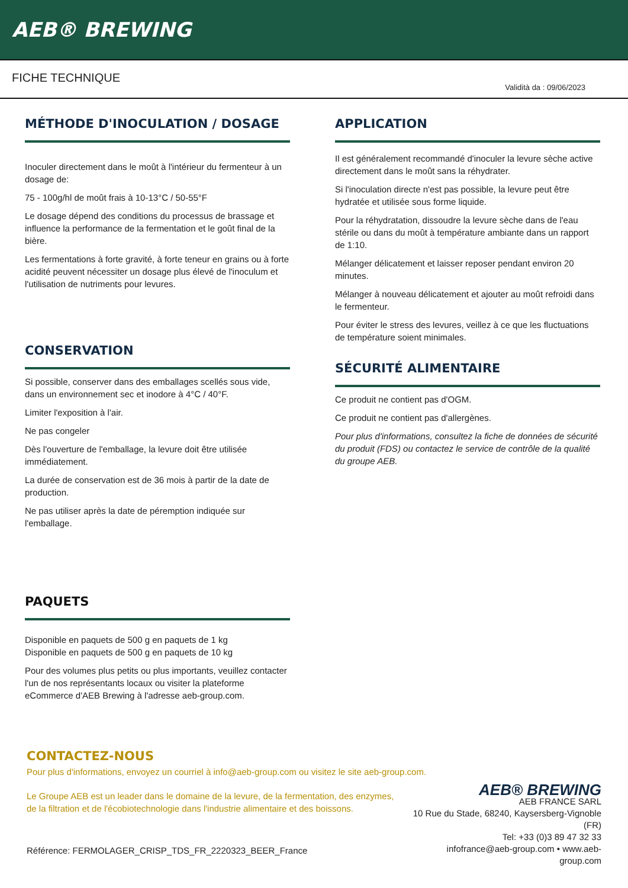AEB® BREWING
FICHE TECHNIQUE
Validità da : 09/06/2023
MÉTHODE D'INOCULATION / DOSAGE
Inoculer directement dans le moût à l'intérieur du fermenteur à un dosage de:
75 - 100g/hl de moût frais à 10-13°C / 50-55°F
Le dosage dépend des conditions du processus de brassage et influence la performance de la fermentation et le goût final de la bière.
Les fermentations à forte gravité, à forte teneur en grains ou à forte acidité peuvent nécessiter un dosage plus élevé de l'inoculum et l'utilisation de nutriments pour levures.
CONSERVATION
Si possible, conserver dans des emballages scellés sous vide, dans un environnement sec et inodore à 4°C / 40°F.
Limiter l'exposition à l'air.
Ne pas congeler
Dès l'ouverture de l'emballage, la levure doit être utilisée immédiatement.
La durée de conservation est de 36 mois à partir de la date de production.
Ne pas utiliser après la date de péremption indiquée sur l'emballage.
PAQUETS
Disponible en paquets de 500 g en paquets de 1 kg
Disponible en paquets de 500 g en paquets de 10 kg
Pour des volumes plus petits ou plus importants, veuillez contacter l'un de nos représentants locaux ou visiter la plateforme eCommerce d'AEB Brewing à l'adresse aeb-group.com.
APPLICATION
Il est généralement recommandé d'inoculer la levure sèche active directement dans le moût sans la réhydrater.
Si l'inoculation directe n'est pas possible, la levure peut être hydratée et utilisée sous forme liquide.
Pour la réhydratation, dissoudre la levure sèche dans de l'eau stérile ou dans du moût à température ambiante dans un rapport de 1:10.
Mélanger délicatement et laisser reposer pendant environ 20 minutes.
Mélanger à nouveau délicatement et ajouter au moût refroidi dans le fermenteur.
Pour éviter le stress des levures, veillez à ce que les fluctuations de température soient minimales.
SÉCURITÉ ALIMENTAIRE
Ce produit ne contient pas d'OGM.
Ce produit ne contient pas d'allergènes.
Pour plus d'informations, consultez la fiche de données de sécurité du produit (FDS) ou contactez le service de contrôle de la qualité du groupe AEB.
CONTACTEZ-NOUS
Pour plus d'informations, envoyez un courriel à info@aeb-group.com ou visitez le site aeb-group.com.
Le Groupe AEB est un leader dans le domaine de la levure, de la fermentation, des enzymes, de la filtration et de l'écobiotechnologie dans l'industrie alimentaire et des boissons.
Référence: FERMOLAGER_CRISP_TDS_FR_2220323_BEER_France
AEB® BREWING
AEB FRANCE SARL
10 Rue du Stade, 68240, Kaysersberg-Vignoble (FR)
Tel: +33 (0)3 89 47 32 33
infofrance@aeb-group.com • www.aeb-group.com